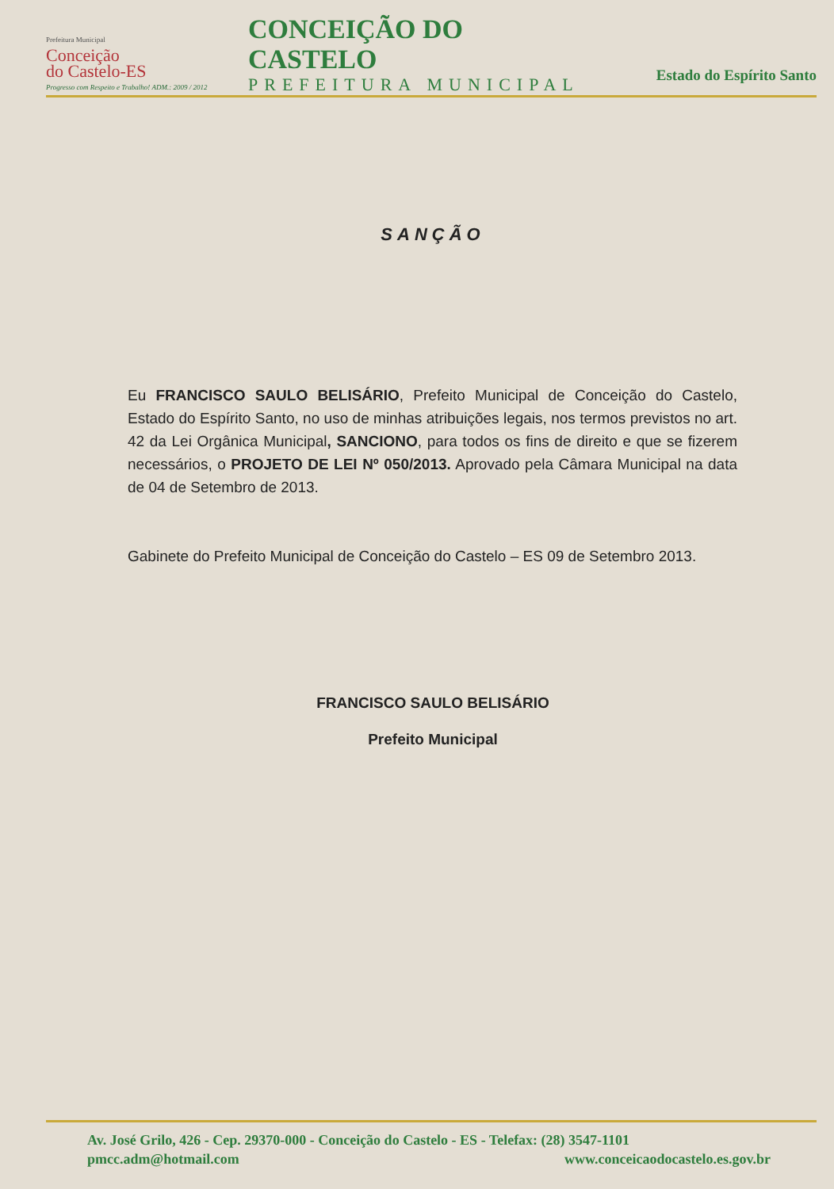Prefeitura Municipal
Conceição
do Castelo-ES
Progresso com Respeito e Trabalho! ADM.: 2009 / 2012
CONCEIÇÃO DO CASTELO
PREFEITURA MUNICIPAL
Estado do Espírito Santo
SANÇÃO
Eu FRANCISCO SAULO BELISÁRIO, Prefeito Municipal de Conceição do Castelo, Estado do Espírito Santo, no uso de minhas atribuições legais, nos termos previstos no art. 42 da Lei Orgânica Municipal, SANCIONO, para todos os fins de direito e que se fizerem necessários, o PROJETO DE LEI Nº 050/2013. Aprovado pela Câmara Municipal na data de 04 de Setembro de 2013.
Gabinete do Prefeito Municipal de Conceição do Castelo – ES 09 de Setembro 2013.
FRANCISCO SAULO BELISÁRIO
Prefeito Municipal
Av. José Grilo, 426 - Cep. 29370-000 - Conceição do Castelo - ES - Telefax: (28) 3547-1101
pmcc.adm@hotmail.com www.conceicaodocastelo.es.gov.br